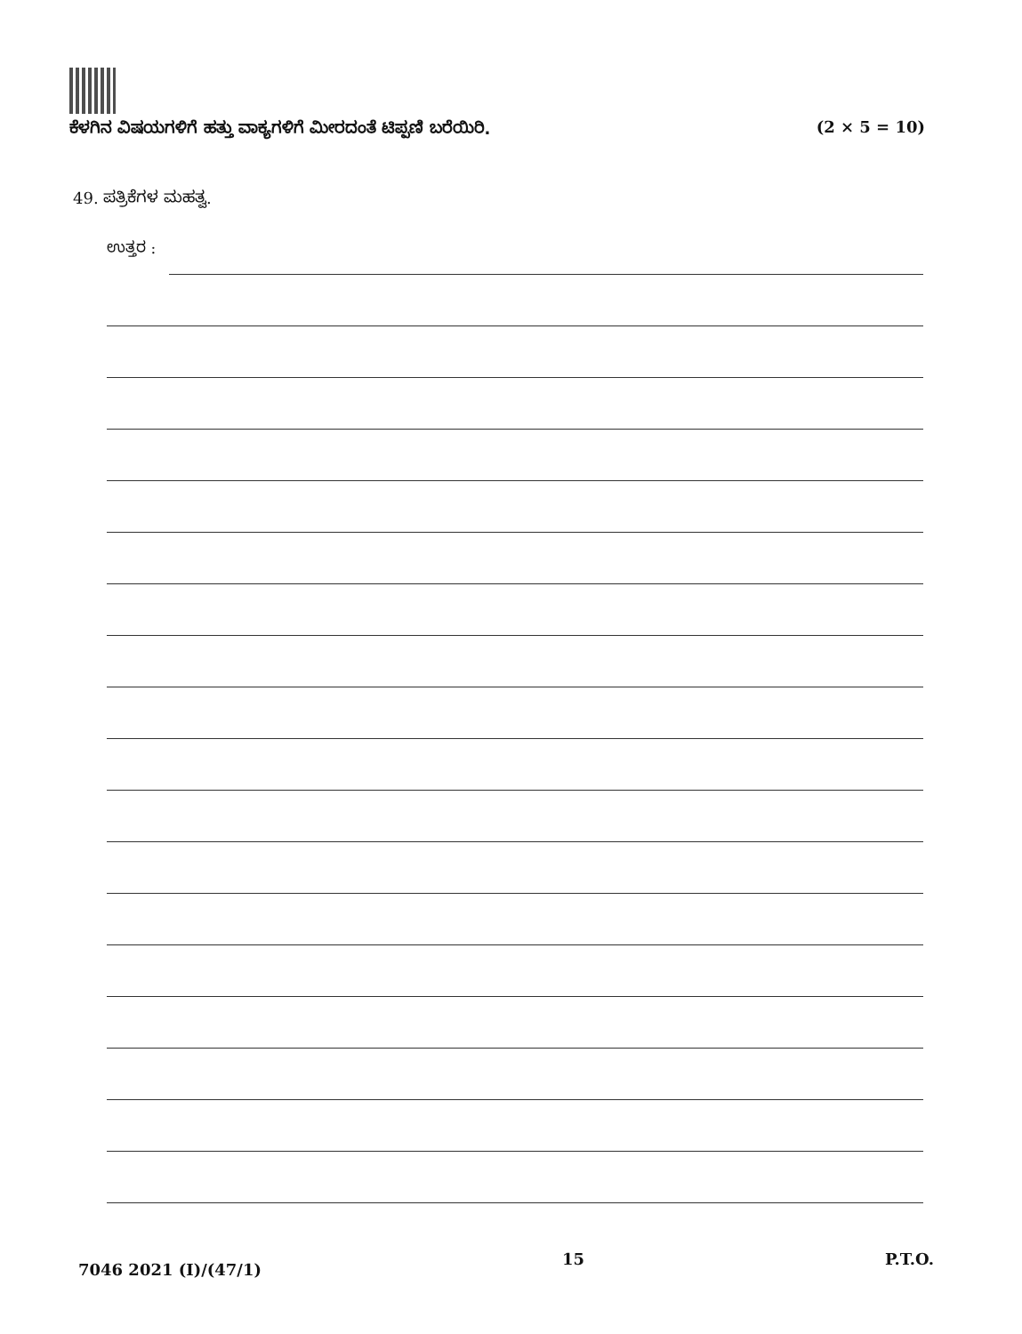ಕೆಳಗಿನ ವಿಷಯಗಳಿಗೆ ಹತ್ತು ವಾಕ್ಯಗಳಿಗೆ ಮೀರದಂತೆ ಟಿಪ್ಪಣಿ ಬರೆಯಿರಿ. (2 × 5 = 10)
49. ಪತ್ರಿಕೆಗಳ ಮಹತ್ವ.
ಉತ್ತರ :
7046 2021 (I)/(47/1) 15 P.T.O.